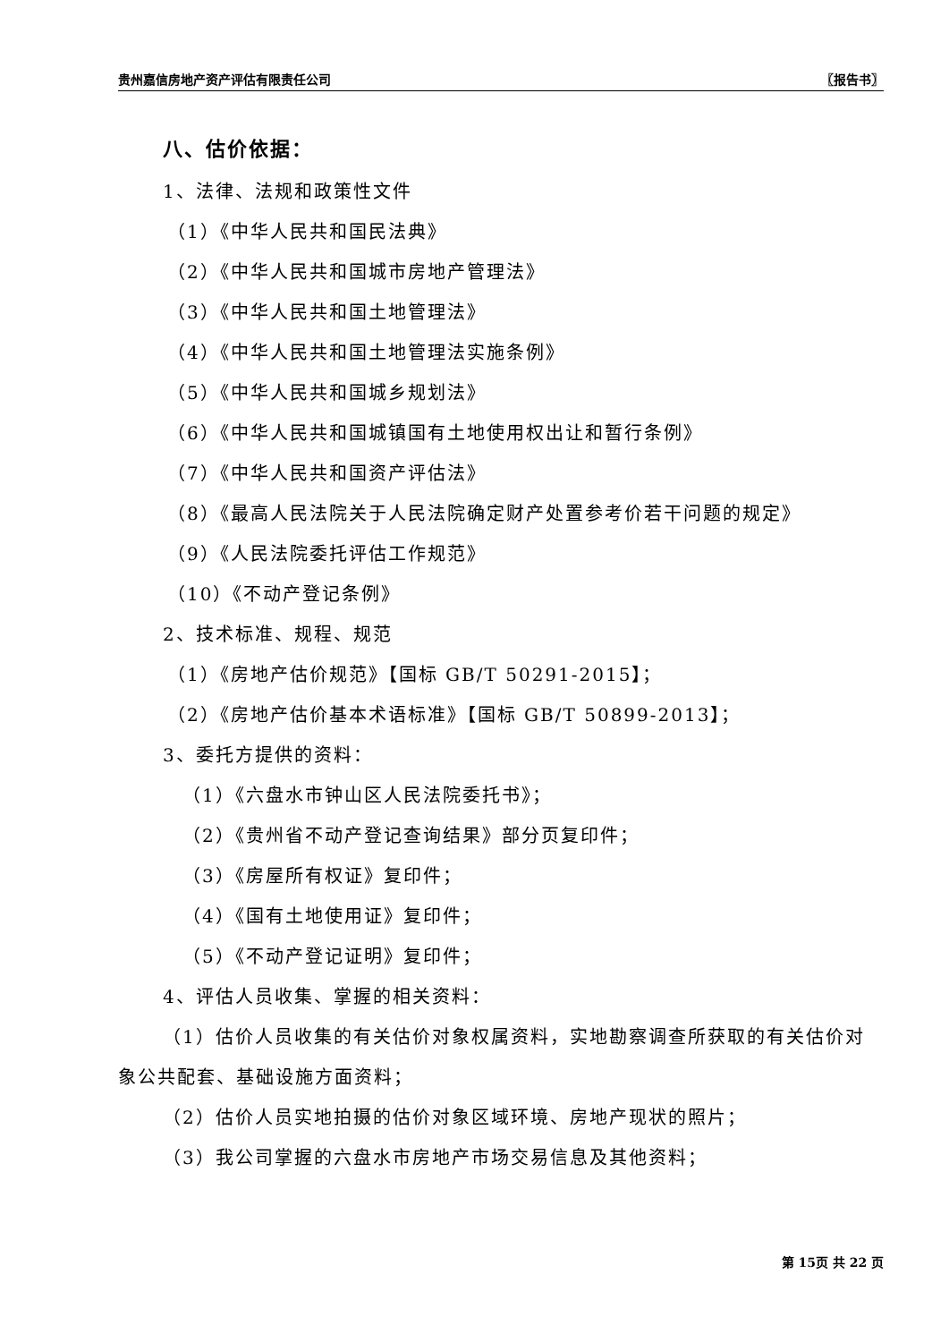贵州嘉信房地产资产评估有限责任公司 〖报告书〗
八、估价依据：
1、法律、法规和政策性文件
（1）《中华人民共和国民法典》
（2）《中华人民共和国城市房地产管理法》
（3）《中华人民共和国土地管理法》
（4）《中华人民共和国土地管理法实施条例》
（5）《中华人民共和国城乡规划法》
（6）《中华人民共和国城镇国有土地使用权出让和暂行条例》
（7）《中华人民共和国资产评估法》
（8）《最高人民法院关于人民法院确定财产处置参考价若干问题的规定》
（9）《人民法院委托评估工作规范》
（10）《不动产登记条例》
2、技术标准、规程、规范
（1）《房地产估价规范》【国标 GB/T 50291-2015】；
（2）《房地产估价基本术语标准》【国标 GB/T 50899-2013】；
3、委托方提供的资料：
（1）《六盘水市钟山区人民法院委托书》；
（2）《贵州省不动产登记查询结果》部分页复印件；
（3）《房屋所有权证》复印件；
（4）《国有土地使用证》复印件；
（5）《不动产登记证明》复印件；
4、评估人员收集、掌握的相关资料：
（1）估价人员收集的有关估价对象权属资料，实地勘察调查所获取的有关估价对象公共配套、基础设施方面资料；
（2）估价人员实地拍摄的估价对象区域环境、房地产现状的照片；
（3）我公司掌握的六盘水市房地产市场交易信息及其他资料；
第 15页 共 22 页